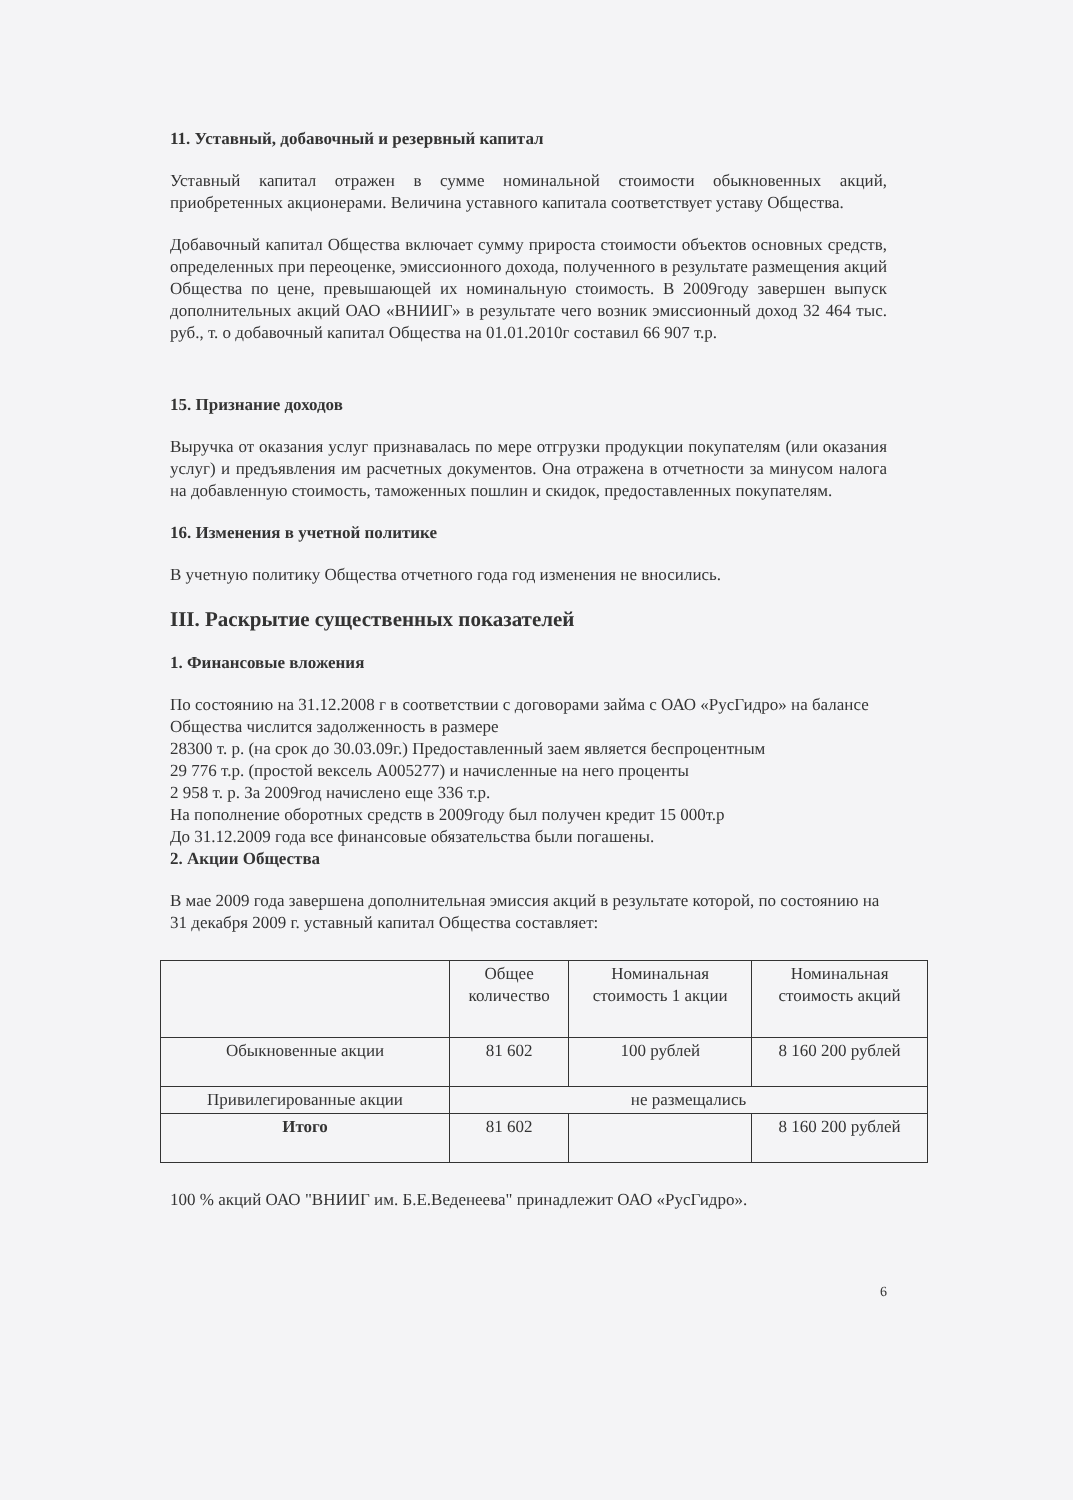11. Уставный, добавочный и резервный капитал
Уставный капитал отражен в сумме номинальной стоимости обыкновенных акций, приобретенных акционерами. Величина уставного капитала соответствует уставу Общества.
Добавочный капитал Общества включает сумму прироста стоимости объектов основных средств, определенных при переоценке, эмиссионного дохода, полученного в результате размещения акций Общества по цене, превышающей их номинальную стоимость. В 2009году завершен выпуск дополнительных акций ОАО «ВНИИГ» в результате чего возник эмиссионный доход 32 464 тыс. руб., т. о добавочный капитал Общества на 01.01.2010г составил 66 907 т.р.
15. Признание доходов
Выручка от оказания услуг признавалась по мере отгрузки продукции покупателям (или оказания услуг) и предъявления им расчетных документов. Она отражена в отчетности за минусом налога на добавленную стоимость, таможенных пошлин и скидок, предоставленных покупателям.
16. Изменения в учетной политике
В учетную политику Общества отчетного года год изменения не вносились.
III. Раскрытие существенных показателей
1. Финансовые вложения
По состоянию на 31.12.2008 г в соответствии с договорами займа с ОАО «РусГидро» на балансе Общества числится задолженность в размере
28300 т. р. (на срок до 30.03.09г.) Предоставленный заем является беспроцентным
29 776 т.р. (простой вексель А005277) и начисленные на него проценты
2 958 т. р. За 2009год начислено еще 336 т.р.
На пополнение оборотных средств в 2009году был получен кредит 15 000т.р
До 31.12.2009 года все финансовые обязательства были погашены.
2. Акции Общества
В мае 2009 года завершена дополнительная эмиссия акций в результате которой, по состоянию на 31 декабря 2009 г. уставный капитал Общества составляет:
| | Общее количество | Номинальная стоимость 1 акции | Номинальная стоимость акций |
| Обыкновенные акции | 81 602 | 100 рублей | 8 160 200 рублей |
| Привилегированные акции | не размещались | | |
| Итого | 81 602 | | 8 160 200 рублей |
100 % акций ОАО "ВНИИГ им. Б.Е.Веденеева" принадлежит ОАО «РусГидро».
6